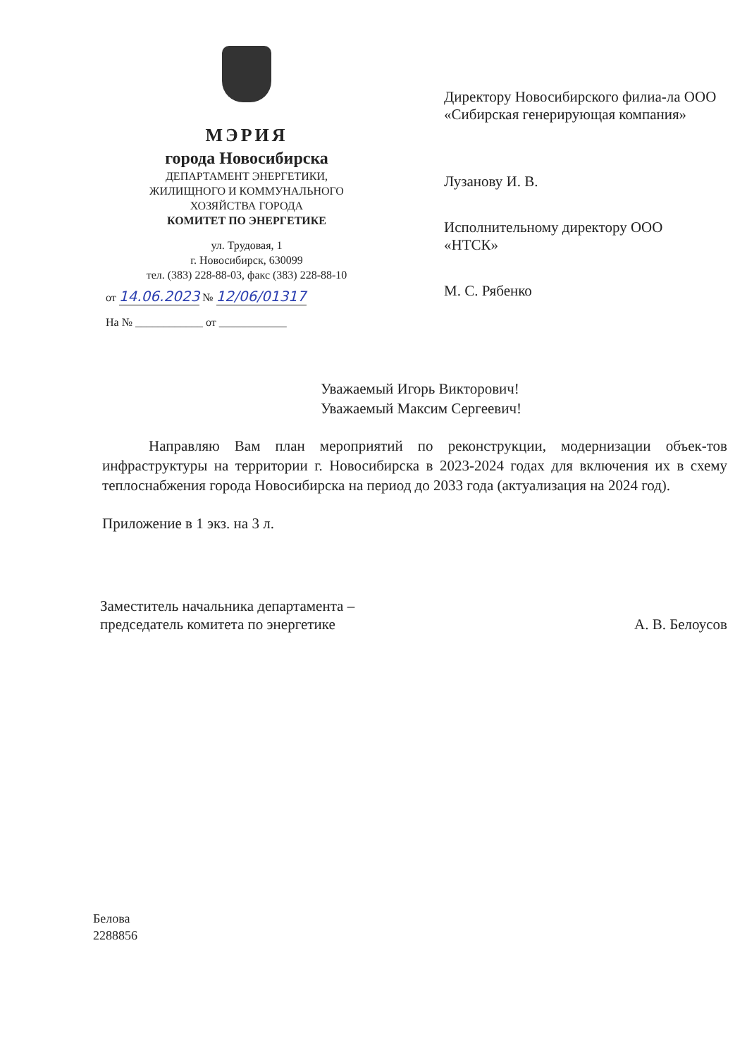МЭРИЯ
города Новосибирска
ДЕПАРТАМЕНТ ЭНЕРГЕТИКИ,
ЖИЛИЩНОГО И КОММУНАЛЬНОГО
ХОЗЯЙСТВА ГОРОДА
КОМИТЕТ ПО ЭНЕРГЕТИКЕ
ул. Трудовая, 1
г. Новосибирск, 630099
тел. (383) 228-88-03, факс (383) 228-88-10
от 14.06.2023 № 12/06/01317
На № ____________ от ____________
Директору Новосибирского филиа-ла ООО «Сибирская генерирующая компания»
Лузанову И. В.
Исполнительному директору ООО «НТСК»
М. С. Рябенко
Уважаемый Игорь Викторович!
Уважаемый Максим Сергеевич!
Направляю Вам план мероприятий по реконструкции, модернизации объек-тов инфраструктуры на территории г. Новосибирска в 2023-2024 годах для включения их в схему теплоснабжения города Новосибирска на период до 2033 года (актуализация на 2024 год).
Приложение в 1 экз. на 3 л.
Заместитель начальника департамента –
председатель комитета по энергетике
А. В. Белоусов
Белова
2288856